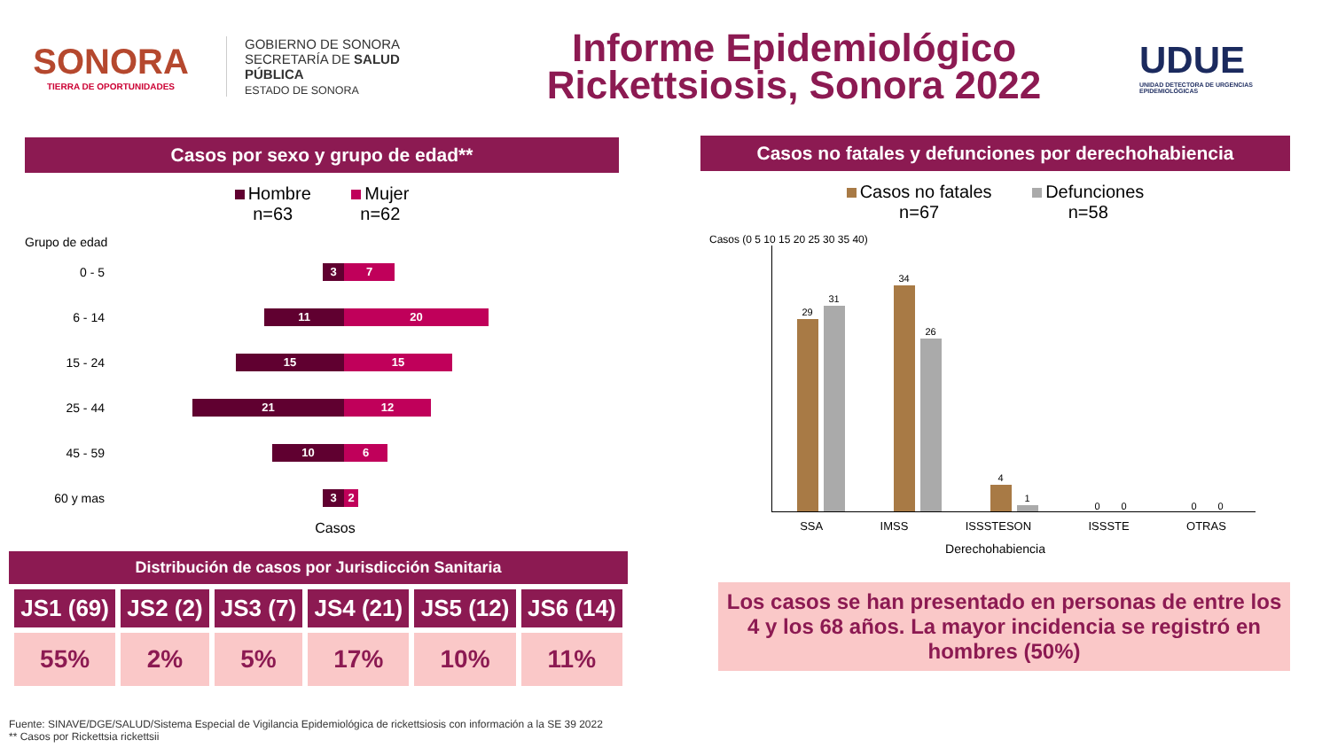SONORA
TIERRA DE OPORTUNIDADES
GOBIERNO DE SONORA
SECRETARÍA DE SALUD PÚBLICA
ESTADO DE SONORA
Informe Epidemiológico
Rickettsiosis, Sonora 2022
UDUE
UNIDAD DETECTORA DE URGENCIAS EPIDEMIOLÓGICAS
Casos por sexo y grupo de edad**
Hombre
n=63 Mujer
n=62
Grupo de edad
0 - 5
3 7
6 - 14
11 20
15 - 24
15 15
25 - 44
21 12
45 - 59
10 6
60 y mas
3 2
Casos
Distribución de casos por Jurisdicción Sanitaria
| JS1 (69) | JS2 (2) | JS3 (7) | JS4 (21) | JS5 (12) | JS6 (14) |
| --- | --- | --- | --- | --- | --- |
| 55% | 2% | 5% | 17% | 10% | 11% |
Casos no fatales y defunciones por derechohabiencia
Casos no fatales
n=67 Defunciones
n=58
Casos (0 5 10 15 20 25 30 35 40)
29
31
34
26
4
1
0
0
0
0
SSA IMSS ISSSTESON ISSSTE OTRAS
Derechohabiencia
Los casos se han presentado en personas de entre los 4 y los 68 años. La mayor incidencia se registró en hombres (50%)
Fuente: SINAVE/DGE/SALUD/Sistema Especial de Vigilancia Epidemiológica de rickettsiosis con información a la SE 39 2022
** Casos por Rickettsia rickettsii